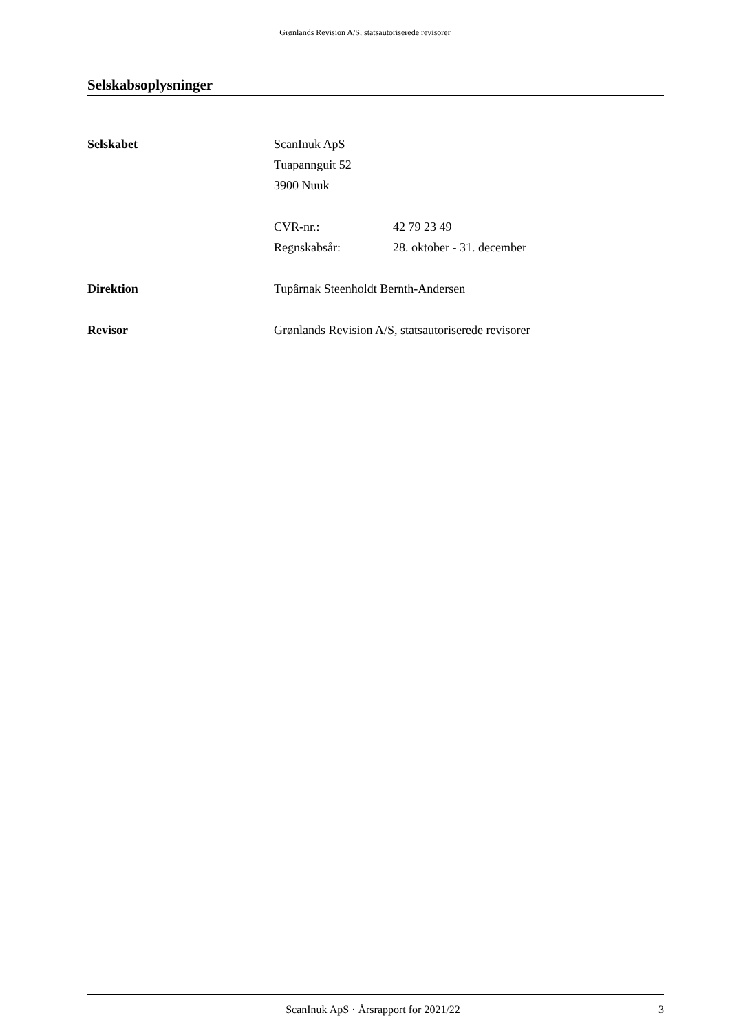Grønlands Revision A/S, statsautoriserede revisorer
Selskabsoplysninger
Selskabet ScanInuk ApS
Tuapannguit 52
3900 Nuuk
CVR-nr.: 42 79 23 49
Regnskabsår: 28. oktober - 31. december
Direktion Tupârnak Steenholdt Bernth-Andersen
Revisor Grønlands Revision A/S, statsautoriserede revisorer
ScanInuk ApS · Årsrapport for 2021/22
3